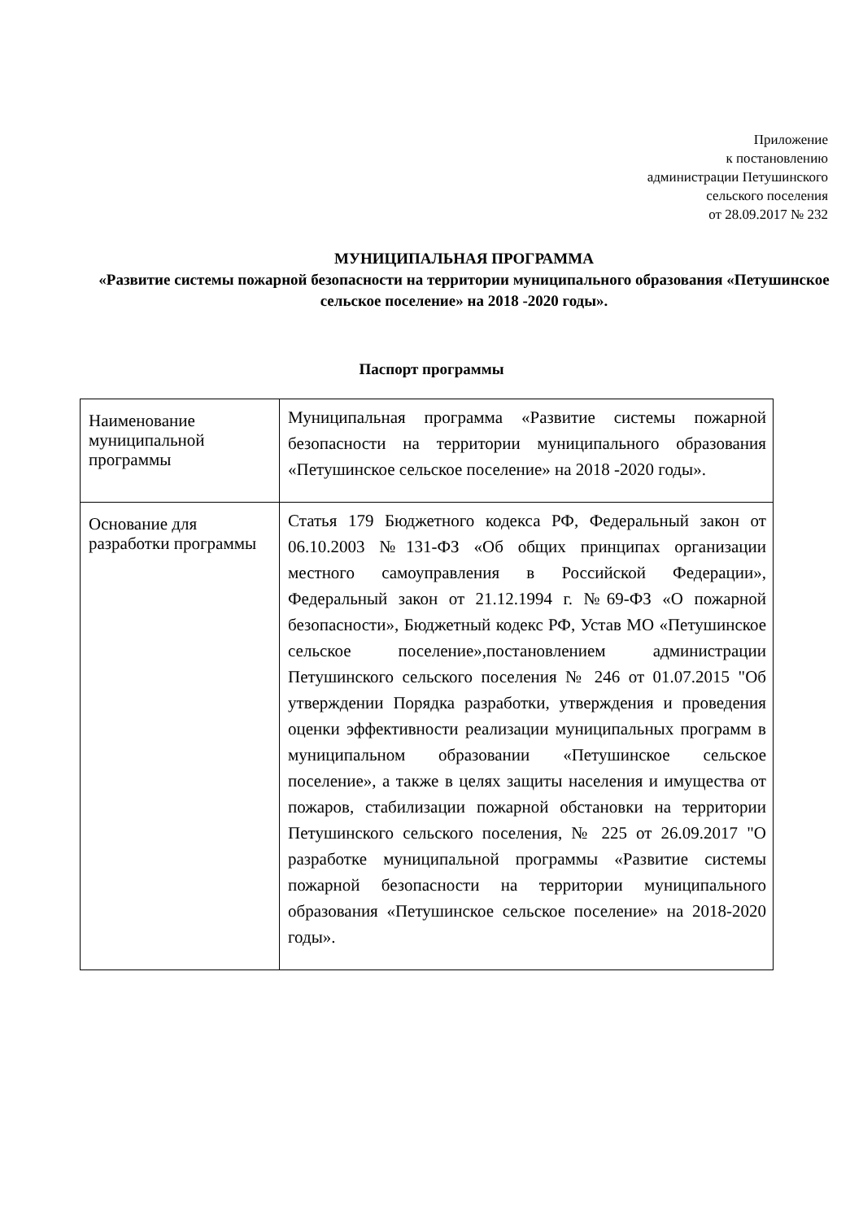Приложение
к постановлению
администрации Петушинского
сельского поселения
от 28.09.2017 № 232
МУНИЦИПАЛЬНАЯ ПРОГРАММА
«Развитие системы пожарной безопасности на территории муниципального образования «Петушинское сельское поселение» на 2018 -2020 годы».
Паспорт программы
| Наименование муниципальной программы | Муниципальная программа «Развитие системы пожарной безопасности на территории муниципального образования «Петушинское сельское поселение» на 2018 -2020 годы». |
| Основание для разработки программы | Статья 179 Бюджетного кодекса РФ, Федеральный закон от 06.10.2003 №131-ФЗ «Об общих принципах организации местного самоуправления в Российской Федерации», Федеральный закон от 21.12.1994 г. №69-ФЗ «О пожарной безопасности», Бюджетный кодекс РФ, Устав МО «Петушинское сельское поселение»,постановлением администрации Петушинского сельского поселения № 246 от 01.07.2015 "Об утверждении Порядка разработки, утверждения и проведения оценки эффективности реализации муниципальных программ в муниципальном образовании «Петушинское сельское поселение», а также в целях защиты населения и имущества от пожаров, стабилизации пожарной обстановки на территории Петушинского сельского поселения, № 225 от 26.09.2017 "О разработке муниципальной программы «Развитие системы пожарной безопасности на территории муниципального образования «Петушинское сельское поселение» на 2018-2020 годы». |